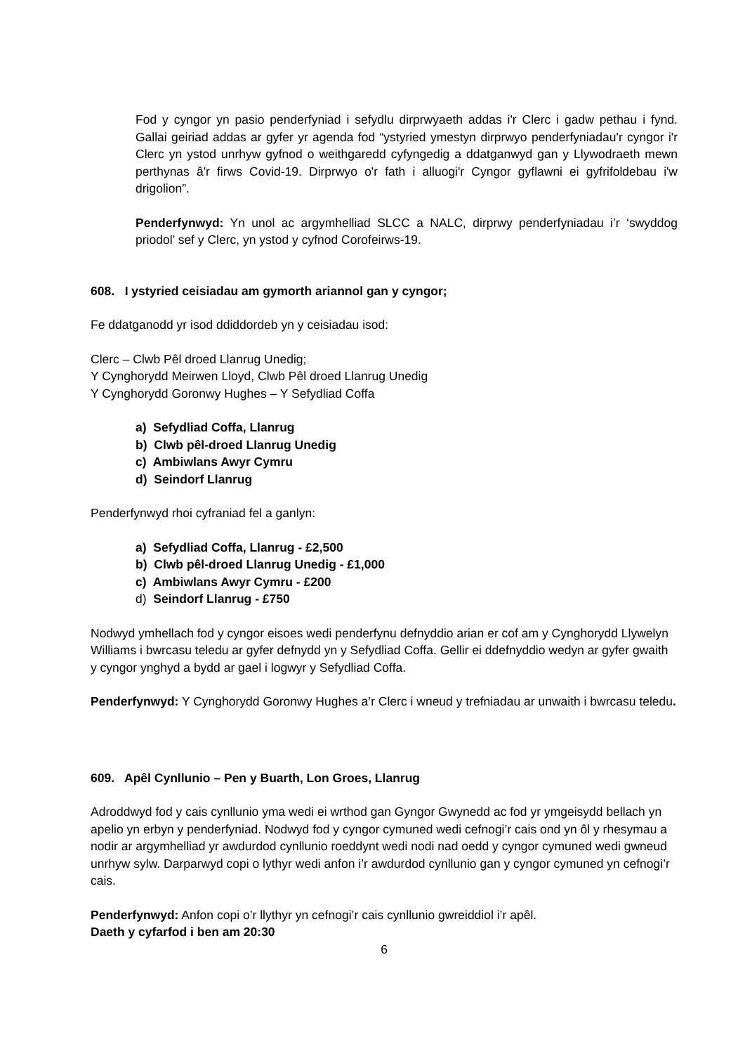Fod y cyngor yn pasio penderfyniad i sefydlu dirprwyaeth addas i'r Clerc i gadw pethau i fynd. Gallai geiriad addas ar gyfer yr agenda fod “ystyried ymestyn dirprwyo penderfyniadau'r cyngor i'r Clerc yn ystod unrhyw gyfnod o weithgaredd cyfyngedig a ddatganwyd gan y Llywodraeth mewn perthynas â'r firws Covid-19. Dirprwyo o'r fath i alluogi'r Cyngor gyflawni ei gyfrifoldebau i'w drigolion”.
Penderfynwyd: Yn unol ac argymhelliad SLCC a NALC, dirprwy penderfyniadau i’r ‘swyddog priodol’ sef y Clerc, yn ystod y cyfnod Corofeirws-19.
608. I ystyried ceisiadau am gymorth ariannol gan y cyngor;
Fe ddatganodd yr isod ddiddordeb yn y ceisiadau isod:
Clerc – Clwb Pêl droed Llanrug Unedig;
Y Cynghorydd Meirwen Lloyd, Clwb Pêl droed Llanrug Unedig
Y Cynghorydd Goronwy Hughes – Y Sefydliad Coffa
a) Sefydliad Coffa, Llanrug
b) Clwb pêl-droed Llanrug Unedig
c) Ambiwlans Awyr Cymru
d) Seindorf Llanrug
Penderfynwyd rhoi cyfraniad fel a ganlyn:
a) Sefydliad Coffa, Llanrug - £2,500
b) Clwb pêl-droed Llanrug Unedig - £1,000
c) Ambiwlans Awyr Cymru - £200
d) Seindorf Llanrug - £750
Nodwyd ymhellach fod y cyngor eisoes wedi penderfynu defnyddio arian er cof am y Cynghorydd Llywelyn Williams i bwrcasu teledu ar gyfer defnydd yn y Sefydliad Coffa. Gellir ei ddefnyddio wedyn ar gyfer gwaith y cyngor ynghyd a bydd ar gael i logwyr y Sefydliad Coffa.
Penderfynwyd: Y Cynghorydd Goronwy Hughes a’r Clerc i wneud y trefniadau ar unwaith i bwrcasu teledu.
609. Apêl Cynllunio – Pen y Buarth, Lon Groes, Llanrug
Adroddwyd fod y cais cynllunio yma wedi ei wrthod gan Gyngor Gwynedd ac fod yr ymgeisydd bellach yn apelio yn erbyn y penderfyniad. Nodwyd fod y cyngor cymuned wedi cefnogi’r cais ond yn ôl y rhesymau a nodir ar argymhelliad yr awdurdod cynllunio roeddynt wedi nodi nad oedd y cyngor cymuned wedi gwneud unrhyw sylw. Darparwyd copi o lythyr wedi anfon i’r awdurdod cynllunio gan y cyngor cymuned yn cefnogi’r cais.
Penderfynwyd: Anfon copi o’r llythyr yn cefnogi’r cais cynllunio gwreiddiol i’r apêl.
Daeth y cyfarfod i ben am 20:30
6